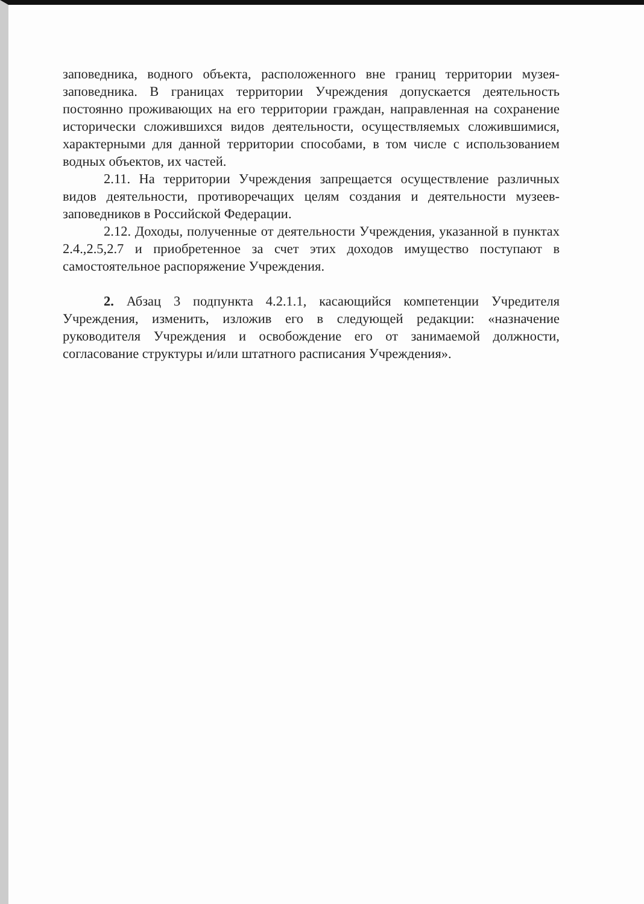заповедника, водного объекта, расположенного вне границ территории музея-заповедника. В границах территории Учреждения допускается деятельность постоянно проживающих на его территории граждан, направленная на сохранение исторически сложившихся видов деятельности, осуществляемых сложившимися, характерными для данной территории способами, в том числе с использованием водных объектов, их частей.
2.11. На территории Учреждения запрещается осуществление различных видов деятельности, противоречащих целям создания и деятельности музеев-заповедников в Российской Федерации.
2.12. Доходы, полученные от деятельности Учреждения, указанной в пунктах 2.4.,2.5,2.7 и приобретенное за счет этих доходов имущество поступают в самостоятельное распоряжение Учреждения.
2. Абзац 3 подпункта 4.2.1.1, касающийся компетенции Учредителя Учреждения, изменить, изложив его в следующей редакции: «назначение руководителя Учреждения и освобождение его от занимаемой должности, согласование структуры и/или штатного расписания Учреждения».